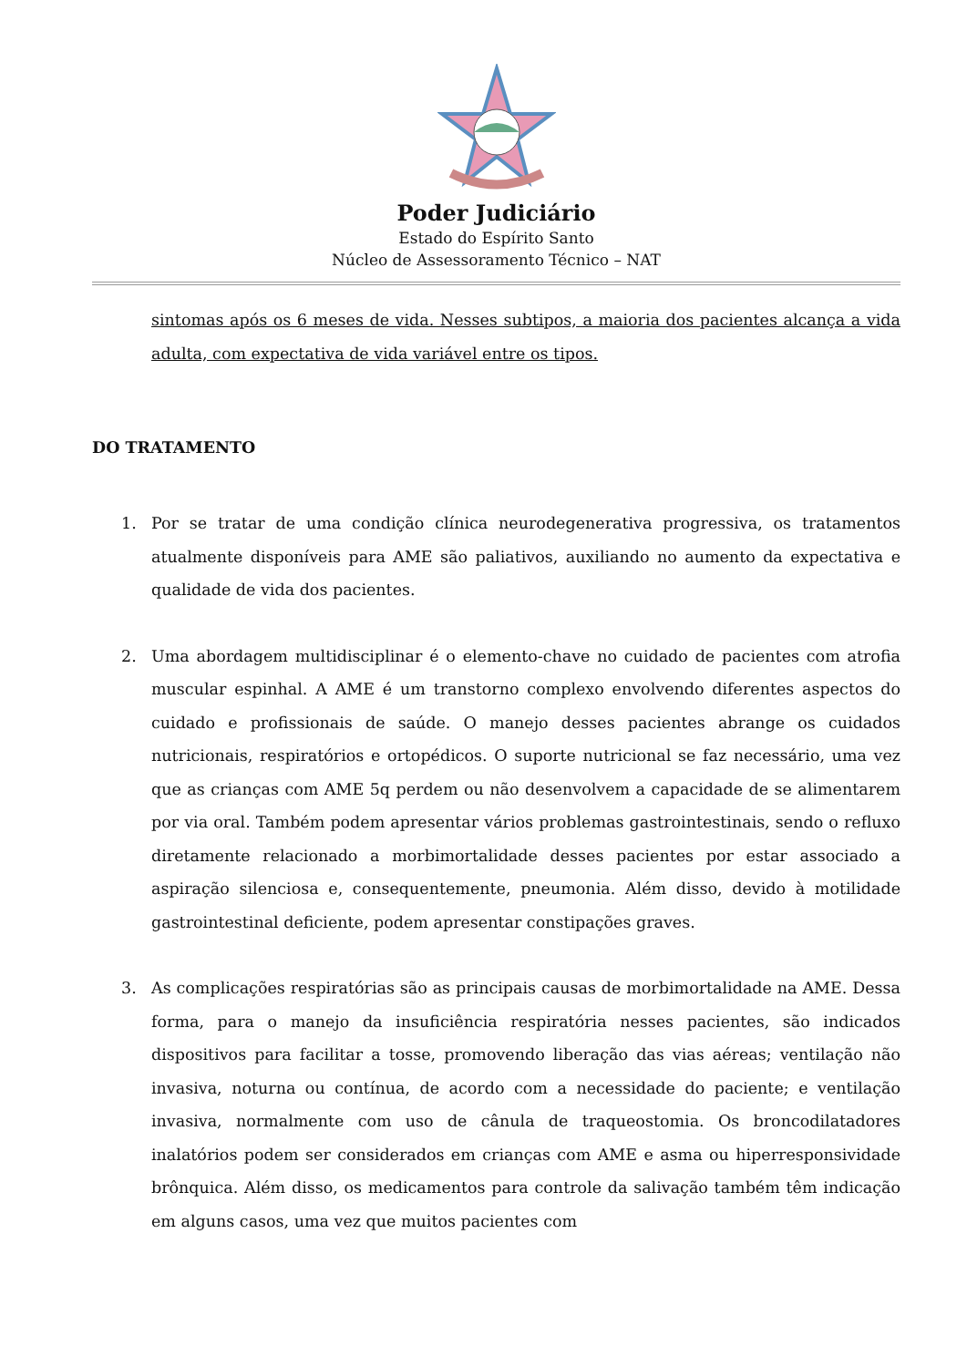Poder Judiciário
Estado do Espírito Santo
Núcleo de Assessoramento Técnico – NAT
sintomas após os 6 meses de vida. Nesses subtipos, a maioria dos pacientes alcança a vida adulta, com expectativa de vida variável entre os tipos.
DO TRATAMENTO
1. Por se tratar de uma condição clínica neurodegenerativa progressiva, os tratamentos atualmente disponíveis para AME são paliativos, auxiliando no aumento da expectativa e qualidade de vida dos pacientes.
2. Uma abordagem multidisciplinar é o elemento-chave no cuidado de pacientes com atrofia muscular espinhal. A AME é um transtorno complexo envolvendo diferentes aspectos do cuidado e profissionais de saúde. O manejo desses pacientes abrange os cuidados nutricionais, respiratórios e ortopédicos. O suporte nutricional se faz necessário, uma vez que as crianças com AME 5q perdem ou não desenvolvem a capacidade de se alimentarem por via oral. Também podem apresentar vários problemas gastrointestinais, sendo o refluxo diretamente relacionado a morbimortalidade desses pacientes por estar associado a aspiração silenciosa e, consequentemente, pneumonia. Além disso, devido à motilidade gastrointestinal deficiente, podem apresentar constipações graves.
3. As complicações respiratórias são as principais causas de morbimortalidade na AME. Dessa forma, para o manejo da insuficiência respiratória nesses pacientes, são indicados dispositivos para facilitar a tosse, promovendo liberação das vias aéreas; ventilação não invasiva, noturna ou contínua, de acordo com a necessidade do paciente; e ventilação invasiva, normalmente com uso de cânula de traqueostomia. Os broncodilatadores inalatórios podem ser considerados em crianças com AME e asma ou hiperresponsividade brônquica. Além disso, os medicamentos para controle da salivação também têm indicação em alguns casos, uma vez que muitos pacientes com